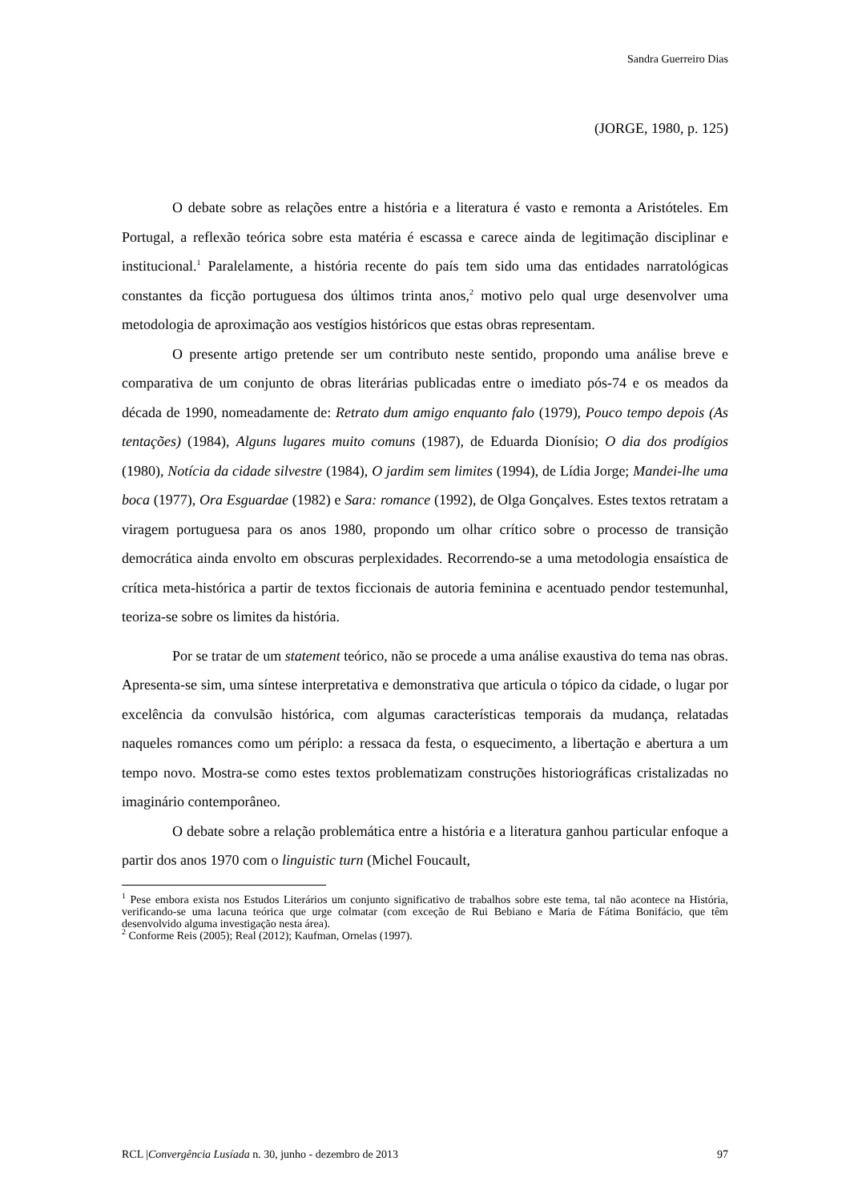Sandra Guerreiro Dias
(JORGE, 1980, p. 125)
O debate sobre as relações entre a história e a literatura é vasto e remonta a Aristóteles. Em Portugal, a reflexão teórica sobre esta matéria é escassa e carece ainda de legitimação disciplinar e institucional.<sup>1</sup> Paralelamente, a história recente do país tem sido uma das entidades narratológicas constantes da ficção portuguesa dos últimos trinta anos,<sup>2</sup> motivo pelo qual urge desenvolver uma metodologia de aproximação aos vestígios históricos que estas obras representam.
O presente artigo pretende ser um contributo neste sentido, propondo uma análise breve e comparativa de um conjunto de obras literárias publicadas entre o imediato pós-74 e os meados da década de 1990, nomeadamente de: Retrato dum amigo enquanto falo (1979), Pouco tempo depois (As tentações) (1984), Alguns lugares muito comuns (1987), de Eduarda Dionísio; O dia dos prodígios (1980), Notícia da cidade silvestre (1984), O jardim sem limites (1994), de Lídia Jorge; Mandei-lhe uma boca (1977), Ora Esguardae (1982) e Sara: romance (1992), de Olga Gonçalves. Estes textos retratam a viragem portuguesa para os anos 1980, propondo um olhar crítico sobre o processo de transição democrática ainda envolto em obscuras perplexidades. Recorrendo-se a uma metodologia ensaística de crítica meta-histórica a partir de textos ficcionais de autoria feminina e acentuado pendor testemunhal, teoriza-se sobre os limites da história.
Por se tratar de um statement teórico, não se procede a uma análise exaustiva do tema nas obras. Apresenta-se sim, uma síntese interpretativa e demonstrativa que articula o tópico da cidade, o lugar por excelência da convulsão histórica, com algumas características temporais da mudança, relatadas naqueles romances como um périplo: a ressaca da festa, o esquecimento, a libertação e abertura a um tempo novo. Mostra-se como estes textos problematizam construções historiográficas cristalizadas no imaginário contemporâneo.
O debate sobre a relação problemática entre a história e a literatura ganhou particular enfoque a partir dos anos 1970 com o linguistic turn (Michel Foucault,
<sup>1</sup> Pese embora exista nos Estudos Literários um conjunto significativo de trabalhos sobre este tema, tal não acontece na História, verificando-se uma lacuna teórica que urge colmatar (com exceção de Rui Bebiano e Maria de Fátima Bonifácio, que têm desenvolvido alguma investigação nesta área).
<sup>2</sup> Conforme Reis (2005); Real (2012); Kaufman, Ornelas (1997).
RCL |Convergência Lusíada n. 30, junho - dezembro de 2013 97